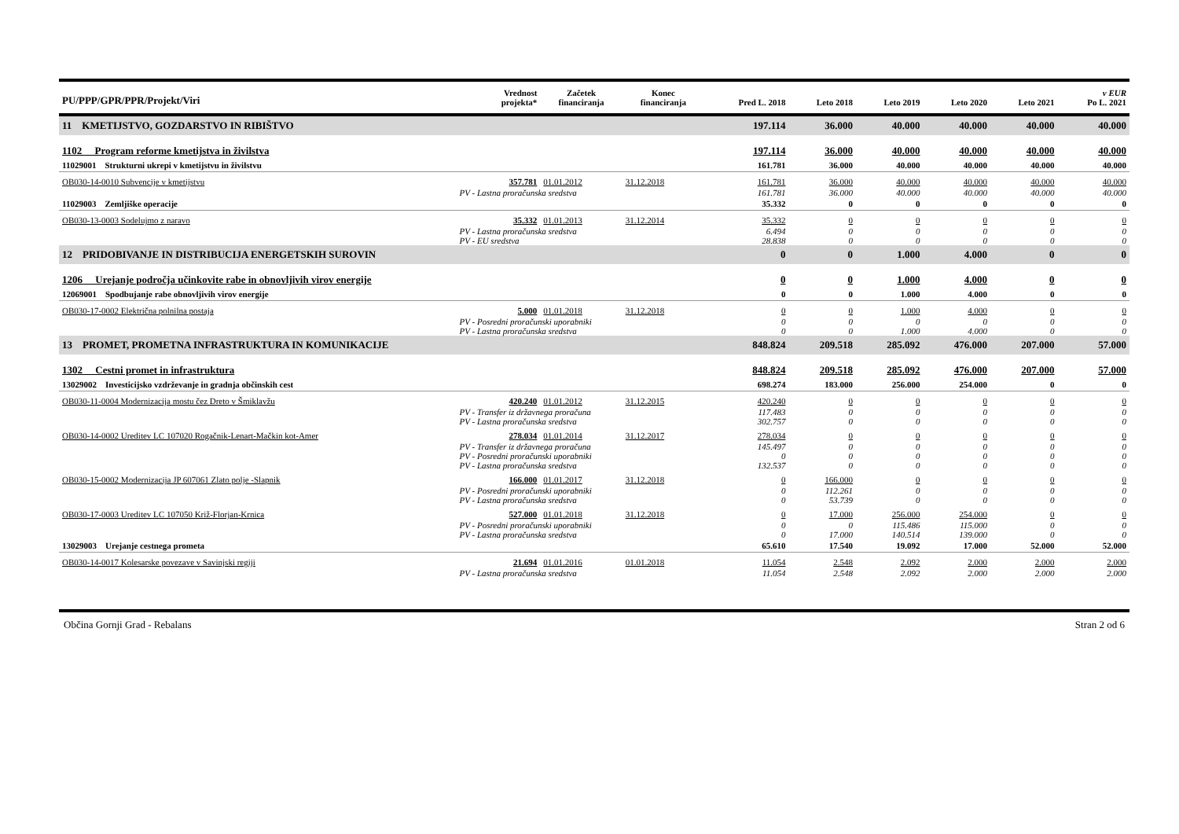| PU/PPP/GPR/PPR/Projekt/Viri | | Vrednost projekta* | Začetek financiranja | Konec financiranja | Pred L. 2018 | Leto 2018 | Leto 2019 | Leto 2020 | Leto 2021 | v EUR Po L. 2021 |
| --- | --- | --- | --- | --- | --- | --- | --- | --- | --- | --- |
| 11 KMETIJSTVO, GOZDARSTVO IN RIBIŠTVO | | | | | 197.114 | 36.000 | 40.000 | 40.000 | 40.000 | 40.000 |
| 1102 Program reforme kmetijstva in živilstva | | | | | 197.114 | 36.000 | 40.000 | 40.000 | 40.000 | 40.000 |
| 11029001 Strukturni ukrepi v kmetijstvu in živilstvu | | | | | 161.781 | 36.000 | 40.000 | 40.000 | 40.000 | 40.000 |
| OB030-14-0010 Subvencije v kmetijstvu | | 357.781 | 01.01.2012 | 31.12.2018 | 161.781 | 36.000 | 40.000 | 40.000 | 40.000 | 40.000 |
| | PV - Lastna proračunska sredstva | | | | 161.781 | 36.000 | 40.000 | 40.000 | 40.000 | 40.000 |
| 11029003 Zemljiške operacije | | | | | 35.332 | 0 | 0 | 0 | 0 | 0 |
| OB030-13-0003 Sodelujmo z naravo | | 35.332 | 01.01.2013 | 31.12.2014 | 35.332 | 0 | 0 | 0 | 0 | 0 |
| | PV - Lastna proračunska sredstva | | | | 6.494 | 0 | 0 | 0 | 0 | 0 |
| | PV - EU sredstva | | | | 28.838 | 0 | 0 | 0 | 0 | 0 |
| 12 PRIDOBIVANJE IN DISTRIBUCIJA ENERGETSKIH SUROVIN | | | | | 0 | 0 | 1.000 | 4.000 | 0 | 0 |
| 1206 Urejanje področja učinkovite rabe in obnovljivih virov energije | | | | | 0 | 0 | 1.000 | 4.000 | 0 | 0 |
| 12069001 Spodbujanje rabe obnovljivih virov energije | | | | | 0 | 0 | 1.000 | 4.000 | 0 | 0 |
| OB030-17-0002 Električna polnilna postaja | | 5.000 | 01.01.2018 | 31.12.2018 | 0 | 0 | 1.000 | 4.000 | 0 | 0 |
| | PV - Posredni proračunski uporabniki | | | | 0 | 0 | 0 | 0 | 0 | 0 |
| | PV - Lastna proračunska sredstva | | | | 0 | 0 | 1.000 | 4.000 | 0 | 0 |
| 13 PROMET, PROMETNA INFRASTRUKTURA IN KOMUNIKACIJE | | | | | 848.824 | 209.518 | 285.092 | 476.000 | 207.000 | 57.000 |
| 1302 Cestni promet in infrastruktura | | | | | 848.824 | 209.518 | 285.092 | 476.000 | 207.000 | 57.000 |
| 13029002 Investicijsko vzdrževanje in gradnja občinskih cest | | | | | 698.274 | 183.000 | 256.000 | 254.000 | 0 | 0 |
| OB030-11-0004 Modernizacija mostu čez Dreto v Šmiklavžu | | 420.240 | 01.01.2012 | 31.12.2015 | 420.240 | 0 | 0 | 0 | 0 | 0 |
| | PV - Transfer iz državnega proračuna | | | | 117.483 | 0 | 0 | 0 | 0 | 0 |
| | PV - Lastna proračunska sredstva | | | | 302.757 | 0 | 0 | 0 | 0 | 0 |
| OB030-14-0002 Ureditev LC 107020 Rogačnik-Lenart-Mačkin kot-Amer | | 278.034 | 01.01.2014 | 31.12.2017 | 278.034 | 0 | 0 | 0 | 0 | 0 |
| | PV - Transfer iz državnega proračuna | | | | 145.497 | 0 | 0 | 0 | 0 | 0 |
| | PV - Posredni proračunski uporabniki | | | | 0 | 0 | 0 | 0 | 0 | 0 |
| | PV - Lastna proračunska sredstva | | | | 132.537 | 0 | 0 | 0 | 0 | 0 |
| OB030-15-0002 Modernizacija JP 607061 Zlato polje -Slapnik | | 166.000 | 01.01.2017 | 31.12.2018 | 0 | 166.000 | 0 | 0 | 0 | 0 |
| | PV - Posredni proračunski uporabniki | | | | 0 | 112.261 | 0 | 0 | 0 | 0 |
| | PV - Lastna proračunska sredstva | | | | 0 | 53.739 | 0 | 0 | 0 | 0 |
| OB030-17-0003 Ureditev LC 107050 Križ-Florjan-Krnica | | 527.000 | 01.01.2018 | 31.12.2018 | 0 | 17.000 | 256.000 | 254.000 | 0 | 0 |
| | PV - Posredni proračunski uporabniki | | | | 0 | 0 | 115.486 | 115.000 | 0 | 0 |
| | PV - Lastna proračunska sredstva | | | | 0 | 17.000 | 140.514 | 139.000 | 0 | 0 |
| 13029003 Urejanje cestnega prometa | | | | | 65.610 | 17.540 | 19.092 | 17.000 | 52.000 | 52.000 |
| OB030-14-0017 Kolesarske povezave v Savinjski regiji | | 21.694 | 01.01.2016 | 01.01.2018 | 11.054 | 2.548 | 2.092 | 2.000 | 2.000 | 2.000 |
| | PV - Lastna proračunska sredstva | | | | 11.054 | 2.548 | 2.092 | 2.000 | 2.000 | 2.000 |
Občina Gornji Grad - Rebalans Stran 2 od 6